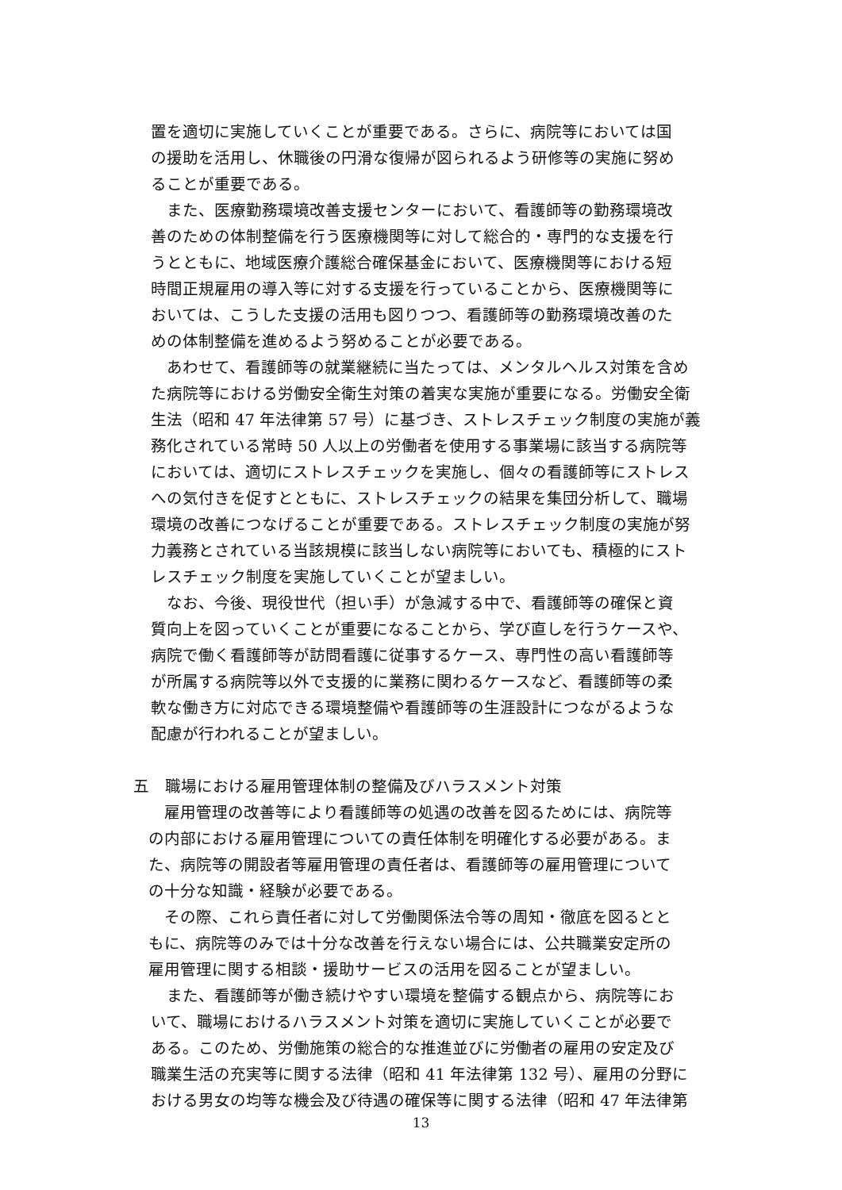置を適切に実施していくことが重要である。さらに、病院等においては国
の援助を活用し、休職後の円滑な復帰が図られるよう研修等の実施に努め
ることが重要である。
　また、医療勤務環境改善支援センターにおいて、看護師等の勤務環境改
善のための体制整備を行う医療機関等に対して総合的・専門的な支援を行
うとともに、地域医療介護総合確保基金において、医療機関等における短
時間正規雇用の導入等に対する支援を行っていることから、医療機関等に
おいては、こうした支援の活用も図りつつ、看護師等の勤務環境改善のた
めの体制整備を進めるよう努めることが必要である。
　あわせて、看護師等の就業継続に当たっては、メンタルヘルス対策を含め
た病院等における労働安全衛生対策の着実な実施が重要になる。労働安全衛
生法（昭和 47 年法律第 57 号）に基づき、ストレスチェック制度の実施が義
務化されている常時 50 人以上の労働者を使用する事業場に該当する病院等
においては、適切にストレスチェックを実施し、個々の看護師等にストレス
への気付きを促すとともに、ストレスチェックの結果を集団分析して、職場
環境の改善につなげることが重要である。ストレスチェック制度の実施が努
力義務とされている当該規模に該当しない病院等においても、積極的にスト
レスチェック制度を実施していくことが望ましい。
　なお、今後、現役世代（担い手）が急減する中で、看護師等の確保と資
質向上を図っていくことが重要になることから、学び直しを行うケースや、
病院で働く看護師等が訪問看護に従事するケース、専門性の高い看護師等
が所属する病院等以外で支援的に業務に関わるケースなど、看護師等の柔
軟な働き方に対応できる環境整備や看護師等の生涯設計につながるような
配慮が行われることが望ましい。
五　職場における雇用管理体制の整備及びハラスメント対策
　雇用管理の改善等により看護師等の処遇の改善を図るためには、病院等
の内部における雇用管理についての責任体制を明確化する必要がある。ま
た、病院等の開設者等雇用管理の責任者は、看護師等の雇用管理について
の十分な知識・経験が必要である。
　その際、これら責任者に対して労働関係法令等の周知・徹底を図るとと
もに、病院等のみでは十分な改善を行えない場合には、公共職業安定所の
雇用管理に関する相談・援助サービスの活用を図ることが望ましい。
　また、看護師等が働き続けやすい環境を整備する観点から、病院等にお
いて、職場におけるハラスメント対策を適切に実施していくことが必要で
ある。このため、労働施策の総合的な推進並びに労働者の雇用の安定及び
職業生活の充実等に関する法律（昭和 41 年法律第 132 号）、雇用の分野に
おける男女の均等な機会及び待遇の確保等に関する法律（昭和 47 年法律第
13